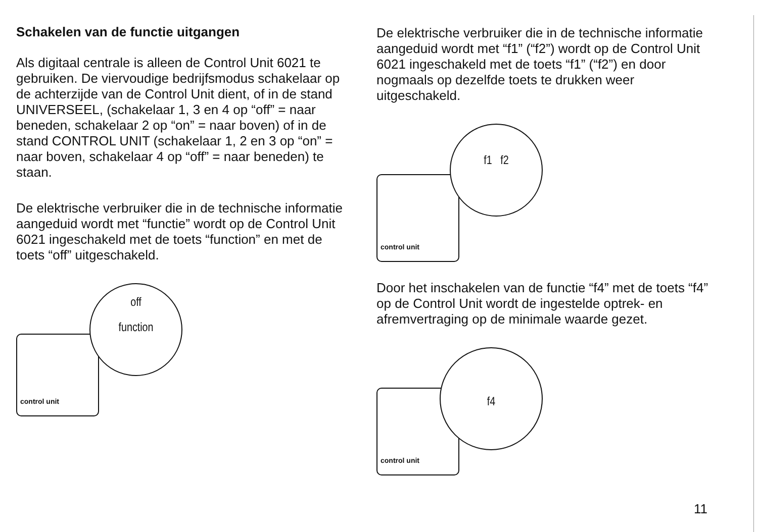Schakelen van de functie uitgangen
Als digitaal centrale is alleen de Control Unit 6021 te gebruiken. De viervoudige bedrijfsmodus schakelaar op de achterzijde van de Control Unit dient, of in de stand UNIVERSEEL, (schakelaar 1, 3 en 4 op “off” = naar beneden, schakelaar 2 op “on” = naar boven) of in de stand CONTROL UNIT (schakelaar 1, 2 en 3 op “on” = naar boven, schakelaar 4 op “off” = naar beneden) te staan.
De elektrische verbruiker die in de technische informatie aangeduid wordt met “functie” wordt op de Control Unit 6021 ingeschakeld met de toets “function” en met de toets “off” uitgeschakeld.
control unit
off
function
De elektrische verbruiker die in de technische informatie aangeduid wordt met “f1” (“f2”) wordt op de Control Unit 6021 ingeschakeld met de toets “f1” (“f2”) en door nogmaals op dezelfde toets te drukken weer uitgeschakeld.
control unit
f1 f2
Door het inschakelen van de functie “f4” met de toets “f4” op de Control Unit wordt de ingestelde optrek- en afremvertraging op de minimale waarde gezet.
control unit
f4
11